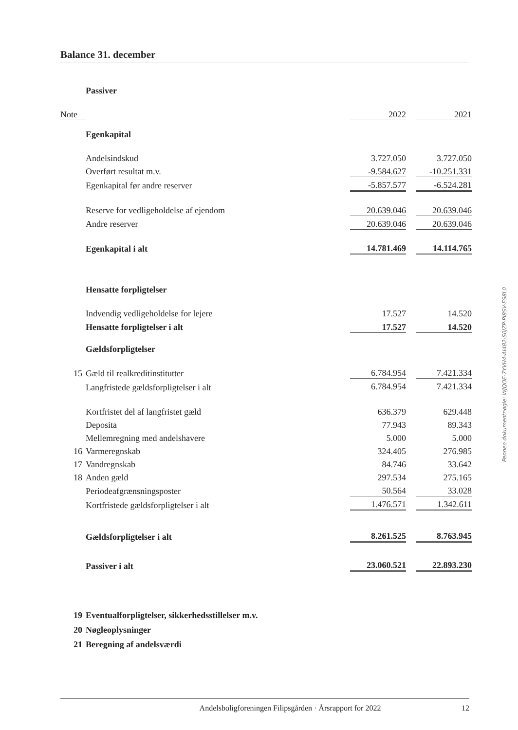Balance 31. december
| | Passiver | | | |
| Note | | 2022 | | 2021 |
| | Egenkapital | | | |
| | Andelsindskud | 3.727.050 | | 3.727.050 |
| | Overført resultat m.v. | -9.584.627 | | -10.251.331 |
| | Egenkapital før andre reserver | -5.857.577 | | -6.524.281 |
| | Reserve for vedligeholdelse af ejendom | 20.639.046 | | 20.639.046 |
| | Andre reserver | 20.639.046 | | 20.639.046 |
| | Egenkapital i alt | 14.781.469 | | 14.114.765 |
| | Hensatte forpligtelser | | | |
| | Indvendig vedligeholdelse for lejere | 17.527 | | 14.520 |
| | Hensatte forpligtelser i alt | 17.527 | | 14.520 |
| | Gældsforpligtelser | | | |
| 15 | Gæld til realkreditinstitutter | 6.784.954 | | 7.421.334 |
| | Langfristede gældsforpligtelser i alt | 6.784.954 | | 7.421.334 |
| | Kortfristet del af langfristet gæld | 636.379 | | 629.448 |
| | Deposita | 77.943 | | 89.343 |
| | Mellemregning med andelshavere | 5.000 | | 5.000 |
| 16 | Varmeregnskab | 324.405 | | 276.985 |
| 17 | Vandregnskab | 84.746 | | 33.642 |
| 18 | Anden gæld | 297.534 | | 275.165 |
| | Periodeafgrænsningsposter | 50.564 | | 33.028 |
| | Kortfristede gældsforpligtelser i alt | 1.476.571 | | 1.342.611 |
| | Gældsforpligtelser i alt | 8.261.525 | | 8.763.945 |
| | Passiver i alt | 23.060.521 | | 22.893.230 |
| 19 | Eventualforpligtelser, sikkerhedsstillelser m.v. | | | |
| 20 | Nøgleoplysninger | | | |
| 21 | Beregning af andelsværdi | | | |
Penneo dokumentnøgle: WJQOE-7YVH4-AI482-S0JZP-PI8SV-ES8L0
12
Andelsboligforeningen Filipsgården · Årsrapport for 2022